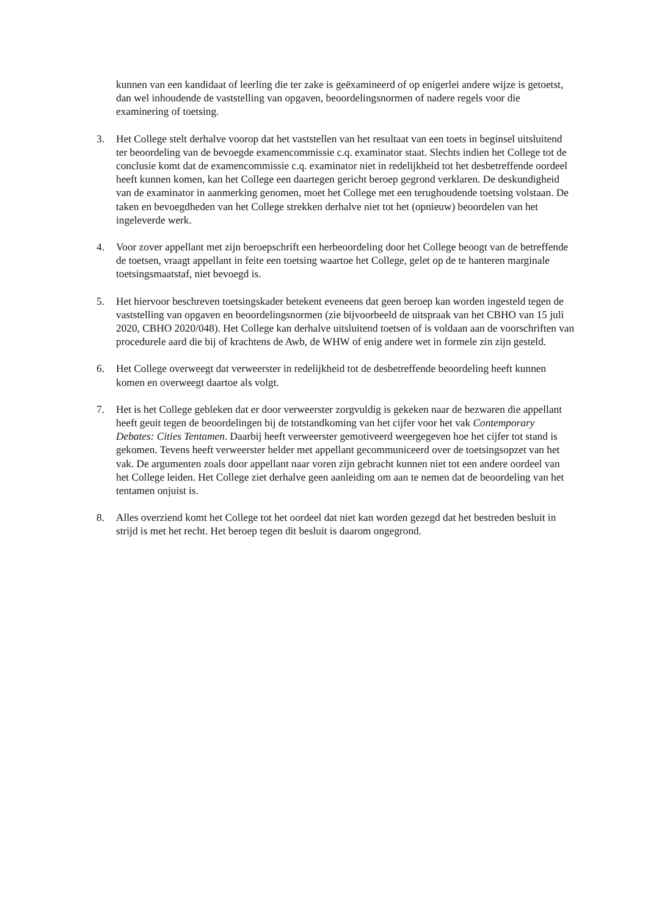kunnen van een kandidaat of leerling die ter zake is geëxamineerd of op enigerlei andere wijze is getoetst, dan wel inhoudende de vaststelling van opgaven, beoordelingsnormen of nadere regels voor die examinering of toetsing.
3. Het College stelt derhalve voorop dat het vaststellen van het resultaat van een toets in beginsel uitsluitend ter beoordeling van de bevoegde examencommissie c.q. examinator staat. Slechts indien het College tot de conclusie komt dat de examencommissie c.q. examinator niet in redelijkheid tot het desbetreffende oordeel heeft kunnen komen, kan het College een daartegen gericht beroep gegrond verklaren. De deskundigheid van de examinator in aanmerking genomen, moet het College met een terughoudende toetsing volstaan. De taken en bevoegdheden van het College strekken derhalve niet tot het (opnieuw) beoordelen van het ingeleverde werk.
4. Voor zover appellant met zijn beroepschrift een herbeoordeling door het College beoogt van de betreffende de toetsen, vraagt appellant in feite een toetsing waartoe het College, gelet op de te hanteren marginale toetsingsmaatstaf, niet bevoegd is.
5. Het hiervoor beschreven toetsingskader betekent eveneens dat geen beroep kan worden ingesteld tegen de vaststelling van opgaven en beoordelingsnormen (zie bijvoorbeeld de uitspraak van het CBHO van 15 juli 2020, CBHO 2020/048). Het College kan derhalve uitsluitend toetsen of is voldaan aan de voorschriften van procedurele aard die bij of krachtens de Awb, de WHW of enig andere wet in formele zin zijn gesteld.
6. Het College overweegt dat verweerster in redelijkheid tot de desbetreffende beoordeling heeft kunnen komen en overweegt daartoe als volgt.
7. Het is het College gebleken dat er door verweerster zorgvuldig is gekeken naar de bezwaren die appellant heeft geuit tegen de beoordelingen bij de totstandkoming van het cijfer voor het vak Contemporary Debates: Cities Tentamen. Daarbij heeft verweerster gemotiveerd weergegeven hoe het cijfer tot stand is gekomen. Tevens heeft verweerster helder met appellant gecommuniceerd over de toetsingsopzet van het vak. De argumenten zoals door appellant naar voren zijn gebracht kunnen niet tot een andere oordeel van het College leiden. Het College ziet derhalve geen aanleiding om aan te nemen dat de beoordeling van het tentamen onjuist is.
8. Alles overziend komt het College tot het oordeel dat niet kan worden gezegd dat het bestreden besluit in strijd is met het recht. Het beroep tegen dit besluit is daarom ongegrond.